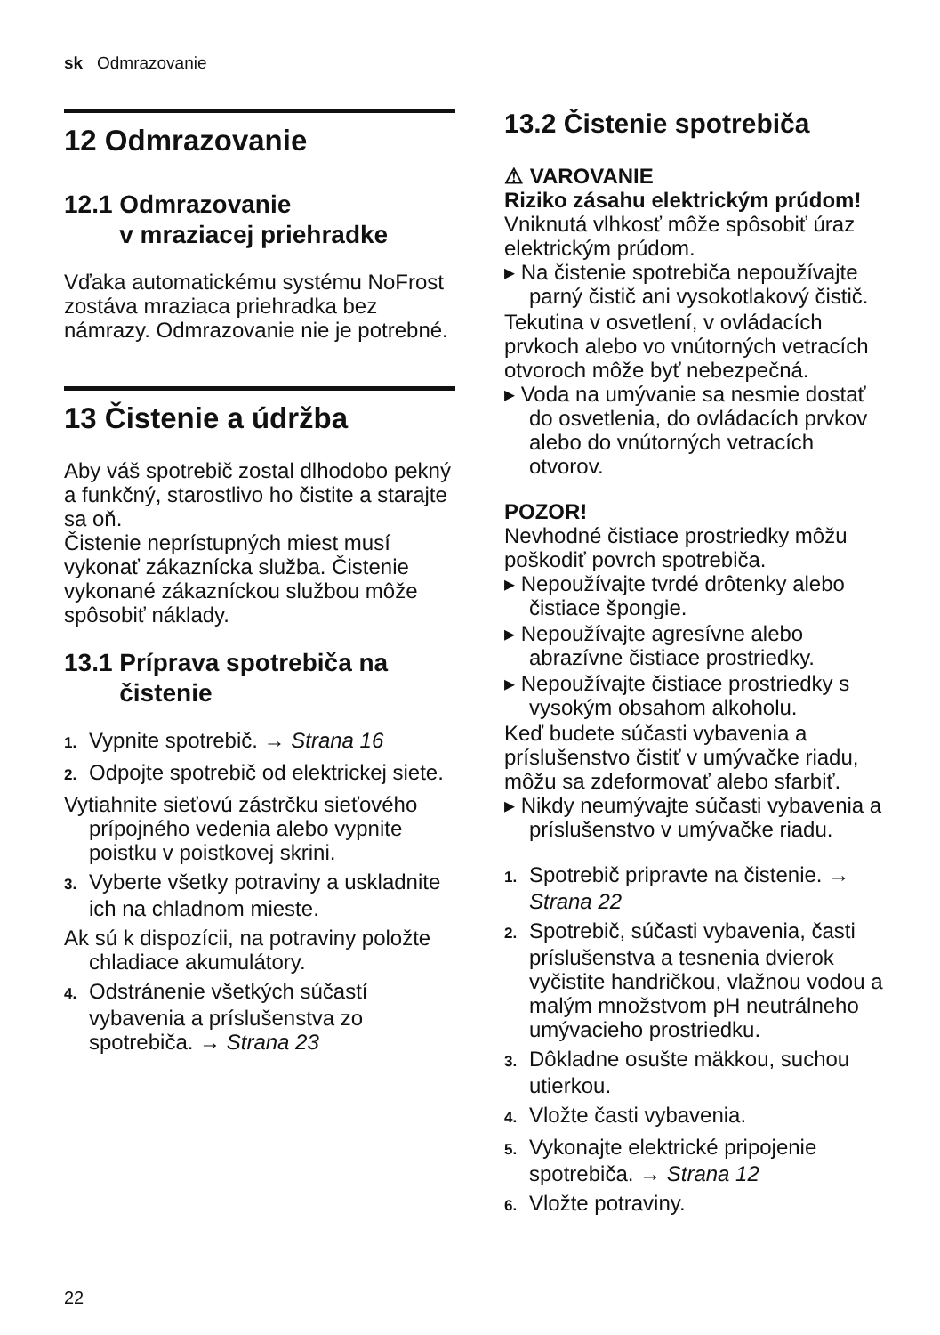sk Odmrazovanie
12 Odmrazovanie
12.1 Odmrazovanie
v mraziacej priehradke
Vďaka automatickému systému NoFrost zostáva mraziaca priehradka bez námrazy. Odmrazovanie nie je potrebné.
13 Čistenie a údržba
Aby váš spotrebič zostal dlhodobo pekný a funkčný, starostlivo ho čistite a starajte sa oň.
Čistenie neprístupných miest musí vykonať zákaznícka služba. Čistenie vykonané zákazníckou službou môže spôsobiť náklady.
13.1 Príprava spotrebiča na
čistenie
1. Vypnite spotrebič. → Strana 16
2. Odpojte spotrebič od elektrickej siete.
Vytiahnite sieťovú zástrčku sieťového prípojného vedenia alebo vypnite poistku v poistkovej skrini.
3. Vyberte všetky potraviny a uskladnite ich na chladnom mieste.
Ak sú k dispozícii, na potraviny položte chladiace akumulátory.
4. Odstránenie všetkých súčastí vybavenia a príslušenstva zo spotrebiča. → Strana 23
13.2 Čistenie spotrebiča
⚠ VAROVANIE
Riziko zásahu elektrickým prúdom!
Vniknutá vlhkosť môže spôsobiť úraz elektrickým prúdom.
▸ Na čistenie spotrebiča nepoužívajte parný čistič ani vysokotlakový čistič.
Tekutina v osvetlení, v ovládacích prvkoch alebo vo vnútorných vetracích otvoroch môže byť nebezpečná.
▸ Voda na umývanie sa nesmie dostať do osvetlenia, do ovládacích prvkov alebo do vnútorných vetracích otvorov.
POZOR!
Nevhodné čistiace prostriedky môžu poškodiť povrch spotrebiča.
▸ Nepoužívajte tvrdé drôtenky alebo čistiace špongie.
▸ Nepoužívajte agresívne alebo abrazívne čistiace prostriedky.
▸ Nepoužívajte čistiace prostriedky s vysokým obsahom alkoholu.
Keď budete súčasti vybavenia a príslušenstvo čistiť v umývačke riadu, môžu sa zdeformovať alebo sfarbiť.
▸ Nikdy neumývajte súčasti vybavenia a príslušenstvo v umývačke riadu.
1. Spotrebič pripravte na čistenie. → Strana 22
2. Spotrebič, súčasti vybavenia, časti príslušenstva a tesnenia dvierok vyčistite handričkou, vlažnou vodou a malým množstvom pH neutrálneho umývacieho prostriedku.
3. Dôkladne osušte mäkkou, suchou utierkou.
4. Vložte časti vybavenia.
5. Vykonajte elektrické pripojenie spotrebiča. → Strana 12
6. Vložte potraviny.
22